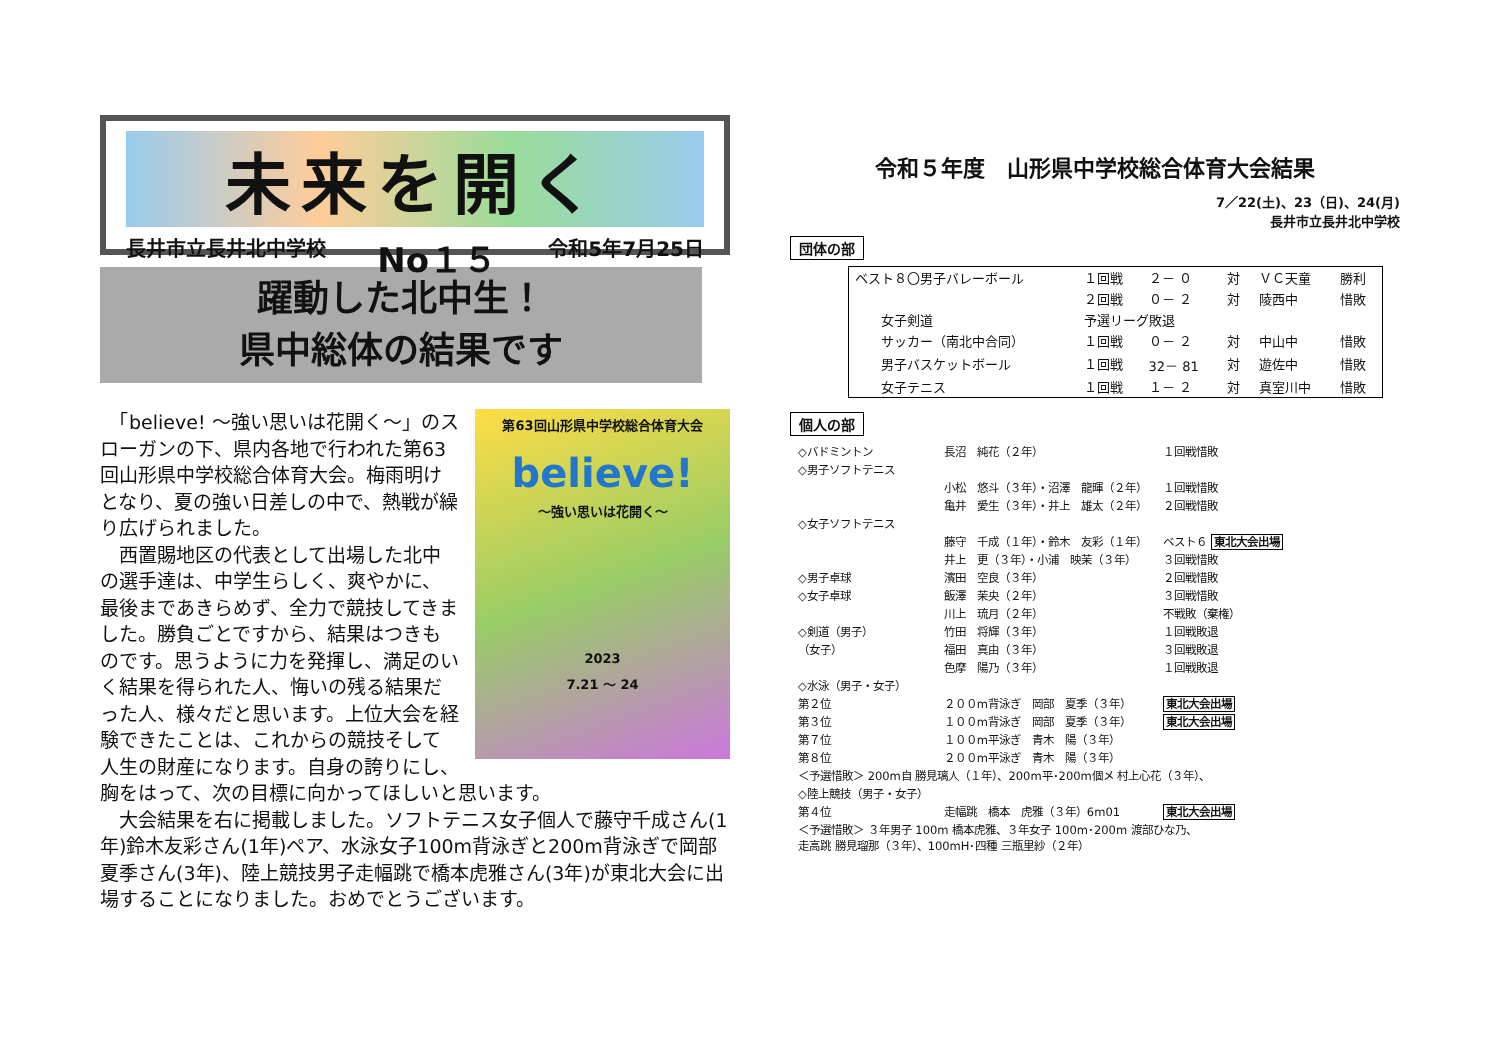未来を開く
長井市立長井北中学校 No１５ 令和5年7月25日
躍動した北中生！
県中総体の結果です
第63回山形県中学校総合体育大会
believe!
～強い思いは花開く～
2023
7.21 ～ 24
　「believe! ～強い思いは花開く～」のスローガンの下、県内各地で行われた第63回山形県中学校総合体育大会。梅雨明けとなり、夏の強い日差しの中で、熱戦が繰り広げられました。
　西置賜地区の代表として出場した北中の選手達は、中学生らしく、爽やかに、最後まであきらめず、全力で競技してきました。勝負ごとですから、結果はつきものです。思うように力を発揮し、満足のいく結果を得られた人、悔いの残る結果だった人、様々だと思います。上位大会を経験できたことは、これからの競技そして人生の財産になります。自身の誇りにし、胸をはって、次の目標に向かってほしいと思います。
　大会結果を右に掲載しました。ソフトテニス女子個人で藤守千成さん(1年)鈴木友彩さん(1年)ペア、水泳女子100m背泳ぎと200m背泳ぎで岡部夏季さん(3年)、陸上競技男子走幅跳で橋本虎雅さん(3年)が東北大会に出場することになりました。おめでとうございます。
令和５年度　山形県中学校総合体育大会結果
7／22(土)、23（日)、24(月)
長井市立長井北中学校
団体の部
| ベスト８〇男子バレーボール | １回戦 | ２－ ０ | 対 | ＶＣ天童 | 勝利 |
| | ２回戦 | ０－ ２ | 対 | 陵西中 | 惜敗 |
| 女子剣道 | 予選リーグ敗退 | | | | |
| サッカー（南北中合同） | １回戦 | ０－ ２ | 対 | 中山中 | 惜敗 |
| 男子バスケットボール | １回戦 | 32－ 81 | 対 | 遊佐中 | 惜敗 |
| 女子テニス | １回戦 | １－ ２ | 対 | 真室川中 | 惜敗 |
個人の部
| ◇バドミントン | 長沼 純花（２年） | １回戦惜敗 |
| ◇男子ソフトテニス | | |
| | 小松 悠斗（３年）・沼澤 龍暉（２年） | １回戦惜敗 |
| | 亀井 愛生（３年）・井上 雄太（２年） | ２回戦惜敗 |
| ◇女子ソフトテニス | | |
| | 藤守 千成（１年）・鈴木 友彩（１年） | ベスト６ 東北大会出場 |
| | 井上 更（３年）・小浦 映茉（３年） | ３回戦惜敗 |
| ◇男子卓球 | 濱田 空良（３年） | ２回戦惜敗 |
| ◇女子卓球 | 飯澤 茉央（２年） | ３回戦惜敗 |
| | 川上 琉月（２年） | 不戦敗（棄権） |
| ◇剣道（男子） | 竹田 将輝（３年） | １回戦敗退 |
| （女子） | 福田 真由（３年） | ３回戦敗退 |
| | 色摩 陽乃（３年） | １回戦敗退 |
| ◇水泳（男子・女子） | | |
| 第２位 | ２００m背泳ぎ 岡部 夏季（３年） | 東北大会出場 |
| 第３位 | １００m背泳ぎ 岡部 夏季（３年） | 東北大会出場 |
| 第７位 | １００m平泳ぎ 青木 陽（３年） | |
| 第８位 | ２００m平泳ぎ 青木 陽（３年） | |
| ＜予選惜敗＞ 200m自 勝見璃人（１年）、200m平･200m個メ 村上心花（３年）、 | | |
| ◇陸上競技（男子・女子） | | |
| 第４位 | 走幅跳 橋本 虎雅（３年）6m01 | 東北大会出場 |
| ＜予選惜敗＞ ３年男子 100m 橋本虎雅、３年女子 100m･200m 渡部ひな乃、 走高跳 勝見瑠那（３年）、100mH･四種 三瓶里紗（２年） | | |